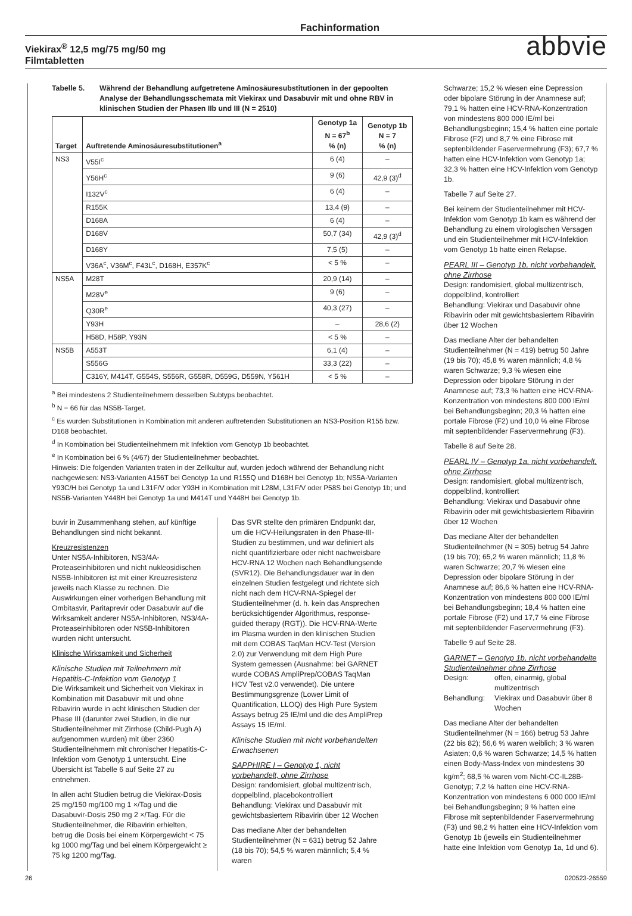Fachinformation
Viekirax<sup>®</sup> 12,5 mg/75 mg/50 mg
Filmtabletten
abbvie
Tabelle 5. Während der Behandlung aufgetretene Aminosäuresubstitutionen in der gepoolten Analyse der Behandlungsschemata mit Viekirax und Dasabuvir mit und ohne RBV in klinischen Studien der Phasen IIb und III (N = 2510)
| Target | Auftretende Aminosäuresubstitutionen<sup>a</sup> | Genotyp 1a N = 67<sup>b</sup> % (n) | Genotyp 1b N = 7 % (n) |
| --- | --- | --- | --- |
| NS3 | V55I<sup>c</sup> | 6 (4) | – |
| | Y56H<sup>c</sup> | 9 (6) | 42,9 (3)<sup>d</sup> |
| | I132V<sup>c</sup> | 6 (4) | – |
| | R155K | 13,4 (9) | – |
| | D168A | 6 (4) | – |
| | D168V | 50,7 (34) | 42,9 (3)<sup>d</sup> |
| | D168Y | 7,5 (5) | – |
| | V36A<sup>c</sup>, V36M<sup>c</sup>, F43L<sup>c</sup>, D168H, E357K<sup>c</sup> | < 5 % | – |
| NS5A | M28T | 20,9 (14) | – |
| | M28V<sup>e</sup> | 9 (6) | – |
| | Q30R<sup>e</sup> | 40,3 (27) | – |
| | Y93H | – | 28,6 (2) |
| | H58D, H58P, Y93N | < 5 % | – |
| NS5B | A553T | 6,1 (4) | – |
| | S556G | 33,3 (22) | – |
| | C316Y, M414T, G554S, S556R, G558R, D559G, D559N, Y561H | < 5 % | – |
<sup>a</sup> Bei mindestens 2 Studienteilnehmern desselben Subtyps beobachtet.
<sup>b</sup> N = 66 für das NS5B-Target.
<sup>c</sup> Es wurden Substitutionen in Kombination mit anderen auftretenden Substitutionen an NS3-Position R155 bzw. D168 beobachtet.
<sup>d</sup> In Kombination bei Studienteilnehmern mit Infektion vom Genotyp 1b beobachtet.
<sup>e</sup> In Kombination bei 6 % (4/67) der Studienteilnehmer beobachtet.
Hinweis: Die folgenden Varianten traten in der Zellkultur auf, wurden jedoch während der Behandlung nicht nachgewiesen: NS3-Varianten A156T bei Genotyp 1a und R155Q und D168H bei Genotyp 1b; NS5A-Varianten Y93C/H bei Genotyp 1a und L31F/V oder Y93H in Kombination mit L28M, L31F/V oder P58S bei Genotyp 1b; und NS5B-Varianten Y448H bei Genotyp 1a und M414T und Y448H bei Genotyp 1b.
buvir in Zusammenhang stehen, auf künftige Behandlungen sind nicht bekannt.
Kreuzresistenzen
Unter NS5A-Inhibitoren, NS3/4A-Proteaseinhibitoren und nicht nukleosidischen NS5B-Inhibitoren ist mit einer Kreuzresistenz jeweils nach Klasse zu rechnen. Die Auswirkungen einer vorherigen Behandlung mit Ombitasvir, Paritaprevir oder Dasabuvir auf die Wirksamkeit anderer NS5A-Inhibitoren, NS3/4A-Proteaseinhibitoren oder NS5B-Inhibitoren wurden nicht untersucht.
Klinische Wirksamkeit und Sicherheit
Klinische Studien mit Teilnehmern mit Hepatitis-C-Infektion vom Genotyp 1
Die Wirksamkeit und Sicherheit von Viekirax in Kombination mit Dasabuvir mit und ohne Ribavirin wurde in acht klinischen Studien der Phase III (darunter zwei Studien, in die nur Studienteilnehmer mit Zirrhose (Child-Pugh A) aufgenommen wurden) mit über 2360 Studienteilnehmern mit chronischer Hepatitis-C-Infektion vom Genotyp 1 untersucht. Eine Übersicht ist Tabelle 6 auf Seite 27 zu entnehmen.
In allen acht Studien betrug die Viekirax-Dosis 25 mg/150 mg/100 mg 1 ×/Tag und die Dasabuvir-Dosis 250 mg 2 ×/Tag. Für die Studienteilnehmer, die Ribavirin erhielten, betrug die Dosis bei einem Körpergewicht < 75 kg 1000 mg/Tag und bei einem Körpergewicht ≥ 75 kg 1200 mg/Tag.
Das SVR stellte den primären Endpunkt dar, um die HCV-Heilungsraten in den Phase-III-Studien zu bestimmen, und war definiert als nicht quantifizierbare oder nicht nachweisbare HCV-RNA 12 Wochen nach Behandlungsende (SVR12). Die Behandlungsdauer war in den einzelnen Studien festgelegt und richtete sich nicht nach dem HCV-RNA-Spiegel der Studienteilnehmer (d. h. kein das Ansprechen berücksichtigender Algorithmus, response-guided therapy (RGT)). Die HCV-RNA-Werte im Plasma wurden in den klinischen Studien mit dem COBAS TaqMan HCV-Test (Version 2.0) zur Verwendung mit dem High Pure System gemessen (Ausnahme: bei GARNET wurde COBAS AmpliPrep/COBAS TaqMan HCV Test v2.0 verwendet). Die untere Bestimmungsgrenze (Lower Limit of Quantification, LLOQ) des High Pure System Assays betrug 25 IE/ml und die des AmpliPrep Assays 15 IE/ml.
Klinische Studien mit nicht vorbehandelten Erwachsenen
SAPPHIRE I – Genotyp 1, nicht vorbehandelt, ohne Zirrhose
Design: randomisiert, global multizentrisch, doppelblind, placebokontrolliert
Behandlung: Viekirax und Dasabuvir mit gewichtsbasiertem Ribavirin über 12 Wochen
Das mediane Alter der behandelten Studienteilnehmer (N = 631) betrug 52 Jahre (18 bis 70); 54,5 % waren männlich; 5,4 % waren
Schwarze; 15,2 % wiesen eine Depression oder bipolare Störung in der Anamnese auf; 79,1 % hatten eine HCV-RNA-Konzentration von mindestens 800 000 IE/ml bei Behandlungsbeginn; 15,4 % hatten eine portale Fibrose (F2) und 8,7 % eine Fibrose mit septenbildender Faservermehrung (F3); 67,7 % hatten eine HCV-Infektion vom Genotyp 1a; 32,3 % hatten eine HCV-Infektion vom Genotyp 1b.
Tabelle 7 auf Seite 27.
Bei keinem der Studienteilnehmer mit HCV-Infektion vom Genotyp 1b kam es während der Behandlung zu einem virologischen Versagen und ein Studienteilnehmer mit HCV-Infektion vom Genotyp 1b hatte einen Relapse.
PEARL III – Genotyp 1b, nicht vorbehandelt, ohne Zirrhose
Design: randomisiert, global multizentrisch, doppelblind, kontrolliert
Behandlung: Viekirax und Dasabuvir ohne Ribavirin oder mit gewichtsbasiertem Ribavirin über 12 Wochen
Das mediane Alter der behandelten Studienteilnehmer (N = 419) betrug 50 Jahre (19 bis 70); 45,8 % waren männlich; 4,8 % waren Schwarze; 9,3 % wiesen eine Depression oder bipolare Störung in der Anamnese auf; 73,3 % hatten eine HCV-RNA-Konzentration von mindestens 800 000 IE/ml bei Behandlungsbeginn; 20,3 % hatten eine portale Fibrose (F2) und 10,0 % eine Fibrose mit septenbildender Faservermehrung (F3).
Tabelle 8 auf Seite 28.
PEARL IV – Genotyp 1a, nicht vorbehandelt, ohne Zirrhose
Design: randomisiert, global multizentrisch, doppelblind, kontrolliert
Behandlung: Viekirax und Dasabuvir ohne Ribavirin oder mit gewichtsbasiertem Ribavirin über 12 Wochen
Das mediane Alter der behandelten Studienteilnehmer (N = 305) betrug 54 Jahre (19 bis 70); 65,2 % waren männlich; 11,8 % waren Schwarze; 20,7 % wiesen eine Depression oder bipolare Störung in der Anamnese auf; 86,6 % hatten eine HCV-RNA-Konzentration von mindestens 800 000 IE/ml bei Behandlungsbeginn; 18,4 % hatten eine portale Fibrose (F2) und 17,7 % eine Fibrose mit septenbildender Faservermehrung (F3).
Tabelle 9 auf Seite 28.
GARNET – Genotyp 1b, nicht vorbehandelte Studienteilnehmer ohne Zirrhose
Design: offen, einarmig, global multizentrisch
Behandlung: Viekirax und Dasabuvir über 8 Wochen
Das mediane Alter der behandelten Studienteilnehmer (N = 166) betrug 53 Jahre (22 bis 82); 56,6 % waren weiblich; 3 % waren Asiaten; 0,6 % waren Schwarze; 14,5 % hatten einen Body-Mass-Index von mindestens 30 kg/m<sup>2</sup>; 68,5 % waren vom Nicht-CC-IL28B-Genotyp; 7,2 % hatten eine HCV-RNA-Konzentration von mindestens 6 000 000 IE/ml bei Behandlungsbeginn; 9 % hatten eine Fibrose mit septenbildender Faservermehrung (F3) und 98,2 % hatten eine HCV-Infektion vom Genotyp 1b (jeweils ein Studienteilnehmer hatte eine Infektion vom Genotyp 1a, 1d und 6).
26 020523-26559